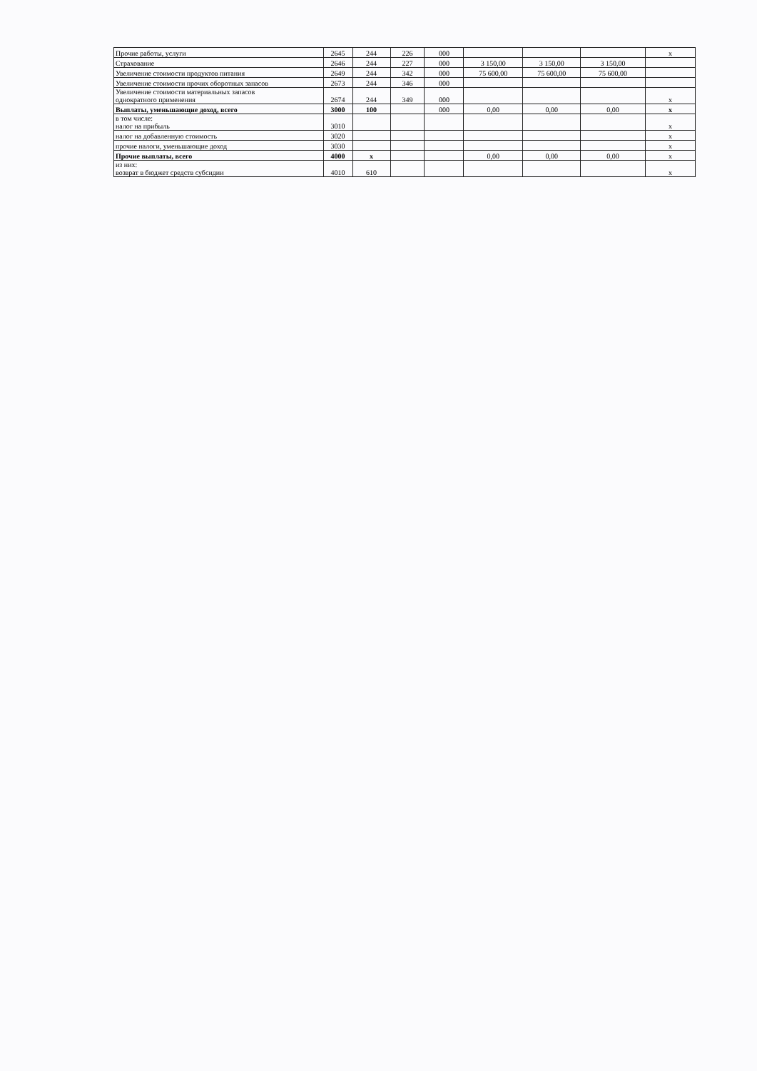| Прочие работы, услуги | 2645 | 244 | 226 | 000 | | | | x |
| Страхование | 2646 | 244 | 227 | 000 | 3 150,00 | 3 150,00 | 3 150,00 | |
| Увеличение стоимости продуктов питания | 2649 | 244 | 342 | 000 | 75 600,00 | 75 600,00 | 75 600,00 | |
| Увеличение стоимости прочих оборотных запасов | 2673 | 244 | 346 | 000 | | | | |
| Увеличение стоимости материальных запасов однократного применения | 2674 | 244 | 349 | 000 | | | | x |
| Выплаты, уменьшающие доход, всего | 3000 | 100 | | 000 | 0,00 | 0,00 | 0,00 | x |
| в том числе: налог на прибыль | 3010 | | | | | | | x |
| налог на добавленную стоимость | 3020 | | | | | | | x |
| прочие налоги, уменьшающие доход | 3030 | | | | | | | x |
| Прочие выплаты, всего | 4000 | x | | | 0,00 | 0,00 | 0,00 | x |
| из них: возврат в бюджет средств субсидии | 4010 | 610 | | | | | | x |